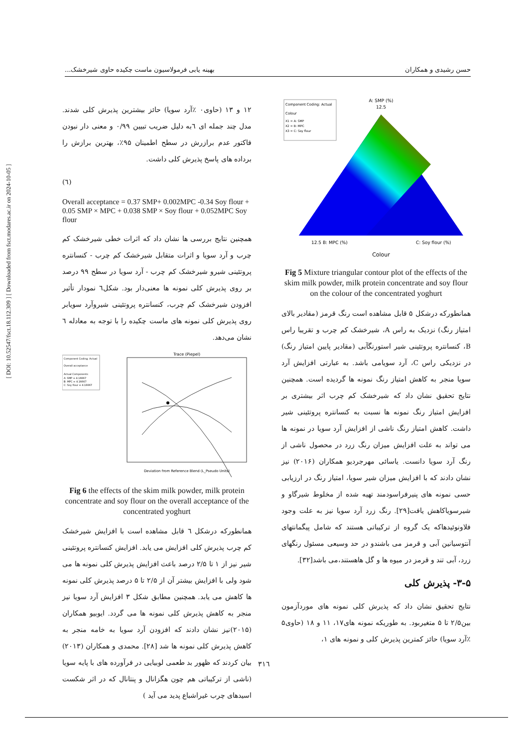حسن رشیدی و همکاران بهینه یابی فرمولاسیون ماست چکیده حاوی شیرخشک...
[ DOI: 10.52547/fsct.18.112.309 ] [ Downloaded from fsct.modares.ac.ir on 2024-10-05 ]
Component Coding: Actual
Colour
X1 = A: SMP
X2 = B: MPC
X3 = C: Soy flour
A: SMP (%)
12.5
12.5 B: MPC (%)
C: Soy flour (%)
Colour
Fig 5 Mixture triangular contour plot of the effects of the skim milk powder, milk protein concentrate and soy flour on the colour of the concentrated yoghurt
همانطورکه درشکل ۵ قابل مشاهده است رنگ قرمز (مقادیر بالای امتیاز رنگ) نزدیک به راس A، شیرخشک کم چرب و تقریبا راس B، کنسانتره پروتئینی شیر استورنگآبی (مقادیر پایین امتیاز رنگ) در نزدیکی راس C، آرد سویامی باشد. به عبارتی افزایش آرد سویا منجر به کاهش امتیاز رنگ نمونه ها گردیده است. همچنین نتایج تحقیق نشان داد که شیرخشک کم چرب اثر بیشتری بر افزایش امتیاز رنگ نمونه ها نسبت به کنسانتره پروتئینی شیر داشت. کاهش امتیاز رنگ ناشی از افزایش آرد سویا در نمونه ها می تواند به علت افزایش میزان رنگ زرد در محصول ناشی از رنگ آرد سویا دانست. یاسائی مهرجردیو همکاران (۲۰۱۶) نیز نشان دادند که با افزایش میزان شیر سویا، امتیاز رنگ در ارزیابی حسی نمونه های پنیرفراسودمند تهیه شده از مخلوط شیرگاو و شیرسویاکاهش یافت[۲۹]. رنگ زرد آرد سویا نیز به علت وجود فلاونوئیدهاکه یک گروه از ترکیباتی هستند که شامل پیگمانتهای آنتوسیانین آبی و قرمز می باشندو در حد وسیعی مسئول رنگهای زرد، آبی تند و قرمز در میوه ها و گل هاهستند،می باشد[۳۲].
۳-۵- پذیرش کلی
نتایج تحقیق نشان داد که پذیرش کلی نمونه های موردآزمون بین۲/۵ تا ۵ متغیربود. به طوریکه نمونه های۱۷، ۱۱ و ۱۸ (حاوی۵ ٪آرد سویا) حائز کمترین پذیرش کلی و نمونه های ۱،
۱۲ و ۱۳ (حاوی۰ ٪آرد سویا) حائز بیشترین پذیرش کلی شدند. مدل چند جمله ای ٦به دلیل ضریب تبیین ۰/۹۹ و معنی دار نبودن فاکتور عدم برازرش در سطح اطمینان ۹۵٪، بهترین برازش را برداده های پاسخ پذیرش کلی داشت.
(٦)
Overall acceptance = 0.37 SMP+ 0.002MPC -0.34 Soy flour + 0.05 SMP × MPC + 0.038 SMP × Soy flour + 0.052MPC Soy flour
همچنین نتایج بررسی ها نشان داد که اثرات خطی شیرخشک کم چرب و آرد سویا و اثرات متقابل شیرخشک کم چرب - کنسانتره پروتئینی شیرو شیرخشک کم چرب - آرد سویا در سطح ۹۹ درصد بر روی پذیرش کلی نمونه ها معنی‌دار بود. شکل٦ نمودار تأثیر افزودن شیرخشک کم چرب، کنسانتره پروتئینی شیروآرد سویابر روی پذیرش کلی نمونه های ماست چکیده را با توجه به معادله ٦ نشان می‌دهد.
Component Coding: Actual
Overall acceptance
Actual Components
A: SMP = 4.16667
B: MPC = 4.16667
C: Soy flour = 4.16667
Trace (Piepel)
Deviation from Reference Blend (L_Pseudo Units)
Fig 6 the effects of the skim milk powder, milk protein concentrate and soy flour on the overall acceptance of the concentrated yoghurt
همانطورکه درشکل ٦ قابل مشاهده است با افزایش شیرخشک کم چرب پذیرش کلی افزایش می یابد. افزایش کنسانتره پروتئینی شیر نیز از ۱ تا ۲/۵ درصد باعث افزایش پذیرش کلی نمونه ها می شود ولی با افزایش بیشتر آن از ۲/۵ تا ۵ درصد پذیرش کلی نمونه ها کاهش می یابد. همچنین مطابق شکل ۳ افزایش آرد سویا نیز منجر به کاهش پذیرش کلی نمونه ها می گردد. ایوبیو همکاران (۲۰۱۵)نیز نشان دادند که افزودن آرد سویا به خامه منجر به کاهش پذیرش کلی نمونه ها شد [۲۸]. محمدی و همکاران (۲۰۱۳) بیان کردند که ظهور بد طعمی لوبیایی در فرآورده های با پایه سویا (ناشی از ترکیباتی هم چون هگزانال و پنتانال که در اثر شکست اسیدهای چرب غیراشباع پدید می آید )
۳۱٦